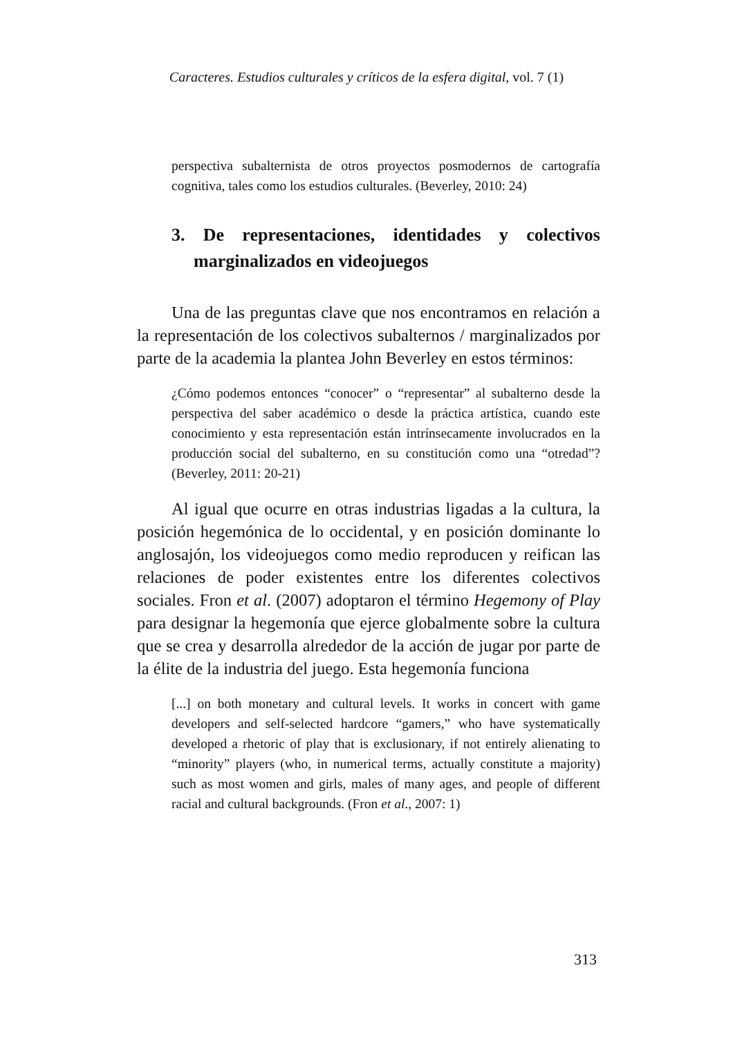Caracteres. Estudios culturales y críticos de la esfera digital, vol. 7 (1)
perspectiva subalternista de otros proyectos posmodernos de cartografía cognitiva, tales como los estudios culturales. (Beverley, 2010: 24)
3. De representaciones, identidades y colectivos marginalizados en videojuegos
Una de las preguntas clave que nos encontramos en relación a la representación de los colectivos subalternos / marginalizados por parte de la academia la plantea John Beverley en estos términos:
¿Cómo podemos entonces “conocer” o “representar” al subalterno desde la perspectiva del saber académico o desde la práctica artística, cuando este conocimiento y esta representación están intrínsecamente involucrados en la producción social del subalterno, en su constitución como una “otredad”? (Beverley, 2011: 20-21)
Al igual que ocurre en otras industrias ligadas a la cultura, la posición hegemónica de lo occidental, y en posición dominante lo anglosajón, los videojuegos como medio reproducen y reifican las relaciones de poder existentes entre los diferentes colectivos sociales. Fron et al. (2007) adoptaron el término Hegemony of Play para designar la hegemonía que ejerce globalmente sobre la cultura que se crea y desarrolla alrededor de la acción de jugar por parte de la élite de la industria del juego. Esta hegemonía funciona
[...] on both monetary and cultural levels. It works in concert with game developers and self-selected hardcore “gamers,” who have systematically developed a rhetoric of play that is exclusionary, if not entirely alienating to “minority” players (who, in numerical terms, actually constitute a majority) such as most women and girls, males of many ages, and people of different racial and cultural backgrounds. (Fron et al., 2007: 1)
313